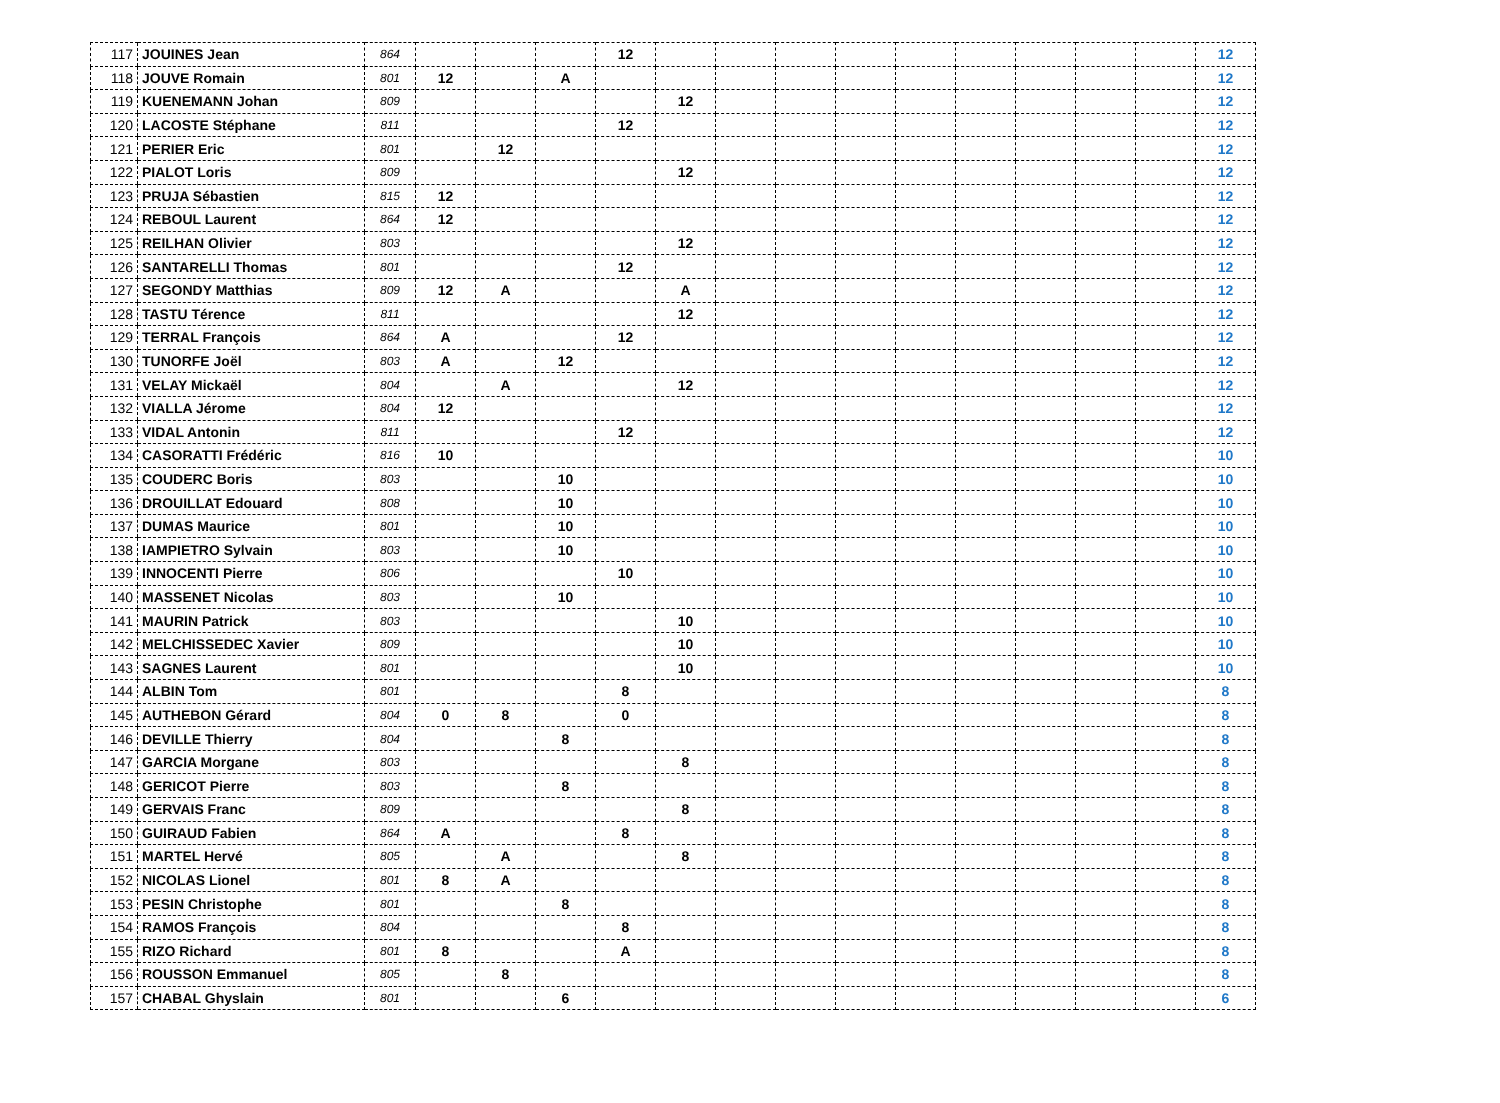| 117 | JOUINES Jean | 864 | | | | 12 | | | | | | | | | | 12 |
| 118 | JOUVE Romain | 801 | 12 | | A | | | | | | | | | | | 12 |
| 119 | KUENEMANN Johan | 809 | | | | | 12 | | | | | | | | | 12 |
| 120 | LACOSTE Stéphane | 811 | | | | 12 | | | | | | | | | | 12 |
| 121 | PERIER Eric | 801 | | 12 | | | | | | | | | | | | 12 |
| 122 | PIALOT Loris | 809 | | | | | 12 | | | | | | | | | 12 |
| 123 | PRUJA Sébastien | 815 | 12 | | | | | | | | | | | | | 12 |
| 124 | REBOUL Laurent | 864 | 12 | | | | | | | | | | | | | 12 |
| 125 | REILHAN Olivier | 803 | | | | | 12 | | | | | | | | | 12 |
| 126 | SANTARELLI Thomas | 801 | | | | 12 | | | | | | | | | | 12 |
| 127 | SEGONDY Matthias | 809 | 12 | A | | | A | | | | | | | | | 12 |
| 128 | TASTU Térence | 811 | | | | | 12 | | | | | | | | | 12 |
| 129 | TERRAL François | 864 | A | | | 12 | | | | | | | | | | 12 |
| 130 | TUNORFE Joël | 803 | A | | 12 | | | | | | | | | | | 12 |
| 131 | VELAY Mickaël | 804 | | A | | | 12 | | | | | | | | | 12 |
| 132 | VIALLA Jérome | 804 | 12 | | | | | | | | | | | | | 12 |
| 133 | VIDAL Antonin | 811 | | | | 12 | | | | | | | | | | 12 |
| 134 | CASORATTI Frédéric | 816 | 10 | | | | | | | | | | | | | 10 |
| 135 | COUDERC Boris | 803 | | | 10 | | | | | | | | | | | 10 |
| 136 | DROUILLAT Edouard | 808 | | | 10 | | | | | | | | | | | 10 |
| 137 | DUMAS Maurice | 801 | | | 10 | | | | | | | | | | | 10 |
| 138 | IAMPIETRO Sylvain | 803 | | | 10 | | | | | | | | | | | 10 |
| 139 | INNOCENTI Pierre | 806 | | | | 10 | | | | | | | | | | 10 |
| 140 | MASSENET Nicolas | 803 | | | 10 | | | | | | | | | | | 10 |
| 141 | MAURIN Patrick | 803 | | | | | 10 | | | | | | | | | 10 |
| 142 | MELCHISSEDEC Xavier | 809 | | | | | 10 | | | | | | | | | 10 |
| 143 | SAGNES Laurent | 801 | | | | | 10 | | | | | | | | | 10 |
| 144 | ALBIN Tom | 801 | | | | 8 | | | | | | | | | | 8 |
| 145 | AUTHEBON Gérard | 804 | 0 | 8 | | 0 | | | | | | | | | | 8 |
| 146 | DEVILLE Thierry | 804 | | | 8 | | | | | | | | | | | 8 |
| 147 | GARCIA Morgane | 803 | | | | | 8 | | | | | | | | | 8 |
| 148 | GERICOT Pierre | 803 | | | 8 | | | | | | | | | | | 8 |
| 149 | GERVAIS Franc | 809 | | | | | 8 | | | | | | | | | 8 |
| 150 | GUIRAUD Fabien | 864 | A | | | 8 | | | | | | | | | | 8 |
| 151 | MARTEL Hervé | 805 | | A | | | 8 | | | | | | | | | 8 |
| 152 | NICOLAS Lionel | 801 | 8 | A | | | | | | | | | | | | 8 |
| 153 | PESIN Christophe | 801 | | | 8 | | | | | | | | | | | 8 |
| 154 | RAMOS François | 804 | | | | 8 | | | | | | | | | | 8 |
| 155 | RIZO Richard | 801 | 8 | | | A | | | | | | | | | | 8 |
| 156 | ROUSSON Emmanuel | 805 | | 8 | | | | | | | | | | | | 8 |
| 157 | CHABAL Ghyslain | 801 | | | 6 | | | | | | | | | | | 6 |